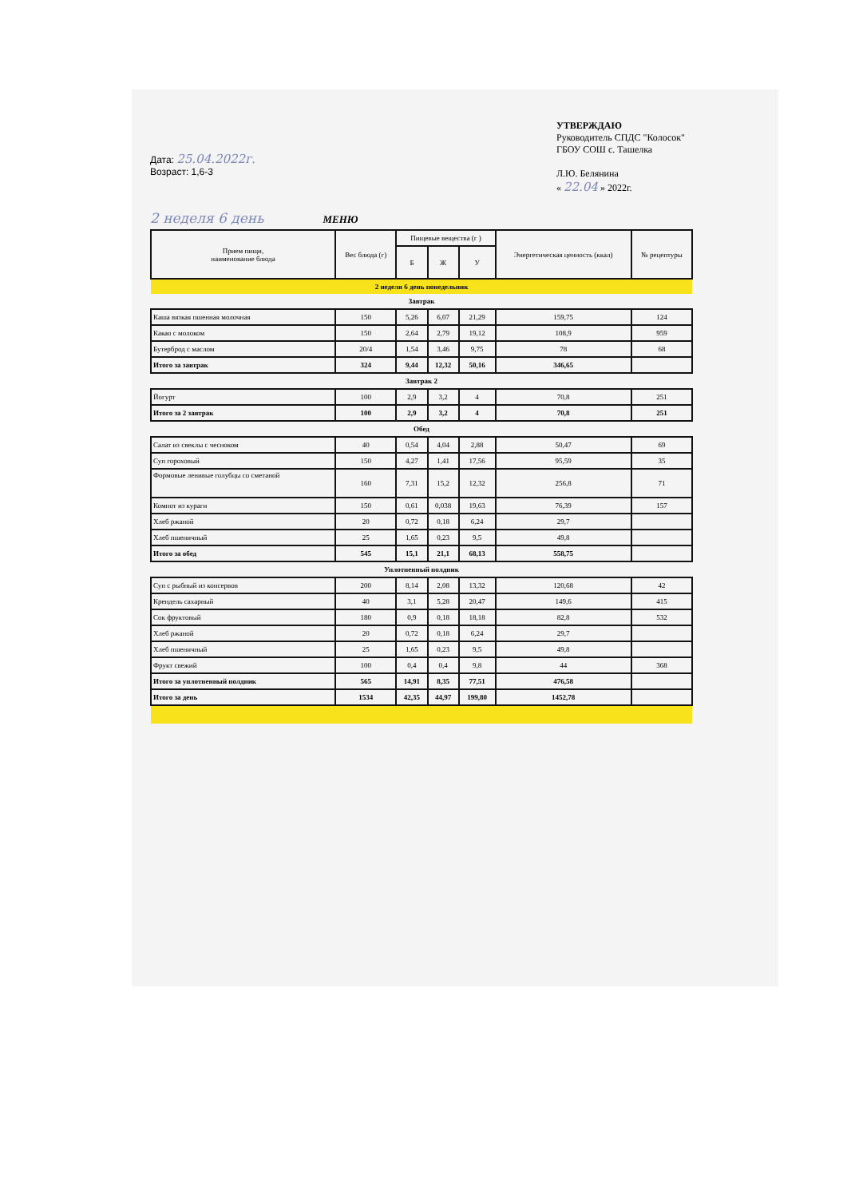Дата: 25.04.2022г.
Возраст: 1,6-3
УТВЕРЖДАЮ
Руководитель СПДС "Колосок"
ГБОУ СОШ с. Ташелка
Л.Ю. Белянина
« 22.04 » 2022г.
2 неделя 6 день МЕНЮ
| Прием пищи, наименование блюда | Вес блюда (г) | Пищевые вещества (г ) | | | Энергетическая ценность (ккал) | № рецептуры |
| --- | --- | --- | --- | --- | --- | --- |
| | | Б | Ж | У | | |
| 2 неделя 6 день понедельник | | | | | | |
| Завтрак | | | | | | |
| Каша вязкая пшенная молочная | 150 | 5,26 | 6,07 | 21,29 | 159,75 | 124 |
| Какао с молоком | 150 | 2,64 | 2,79 | 19,12 | 108,9 | 959 |
| Бутерброд с маслом | 20/4 | 1,54 | 3,46 | 9,75 | 78 | 68 |
| Итого за завтрак | 324 | 9,44 | 12,32 | 50,16 | 346,65 | |
| Завтрак 2 | | | | | | |
| Йогурт | 100 | 2,9 | 3,2 | 4 | 70,8 | 251 |
| Итого за 2 завтрак | 100 | 2,9 | 3,2 | 4 | 70,8 | 251 |
| Обед | | | | | | |
| Салат из свеклы с чесноком | 40 | 0,54 | 4,04 | 2,88 | 50,47 | 69 |
| Суп гороховый | 150 | 4,27 | 1,41 | 17,56 | 95,59 | 35 |
| Формовые ленивые голубцы со сметаной | 160 | 7,31 | 15,2 | 12,32 | 256,8 | 71 |
| Компот из кураги | 150 | 0,61 | 0,038 | 19,63 | 76,39 | 157 |
| Хлеб ржаной | 20 | 0,72 | 0,18 | 6,24 | 29,7 | |
| Хлеб пшеничный | 25 | 1,65 | 0,23 | 9,5 | 49,8 | |
| Итого за обед | 545 | 15,1 | 21,1 | 68,13 | 558,75 | |
| Уплотненный полдник | | | | | | |
| Суп с рыбный из консервов | 200 | 8,14 | 2,08 | 13,32 | 120,68 | 42 |
| Крендель сахарный | 40 | 3,1 | 5,28 | 20,47 | 149,6 | 415 |
| Сок фруктовый | 180 | 0,9 | 0,18 | 18,18 | 82,8 | 532 |
| Хлеб ржаной | 20 | 0,72 | 0,18 | 6,24 | 29,7 | |
| Хлеб пшеничный | 25 | 1,65 | 0,23 | 9,5 | 49,8 | |
| Фрукт свежий | 100 | 0,4 | 0,4 | 9,8 | 44 | 368 |
| Итого за уплотненный полдник | 565 | 14,91 | 8,35 | 77,51 | 476,58 | |
| Итого за день | 1534 | 42,35 | 44,97 | 199,80 | 1452,78 | |